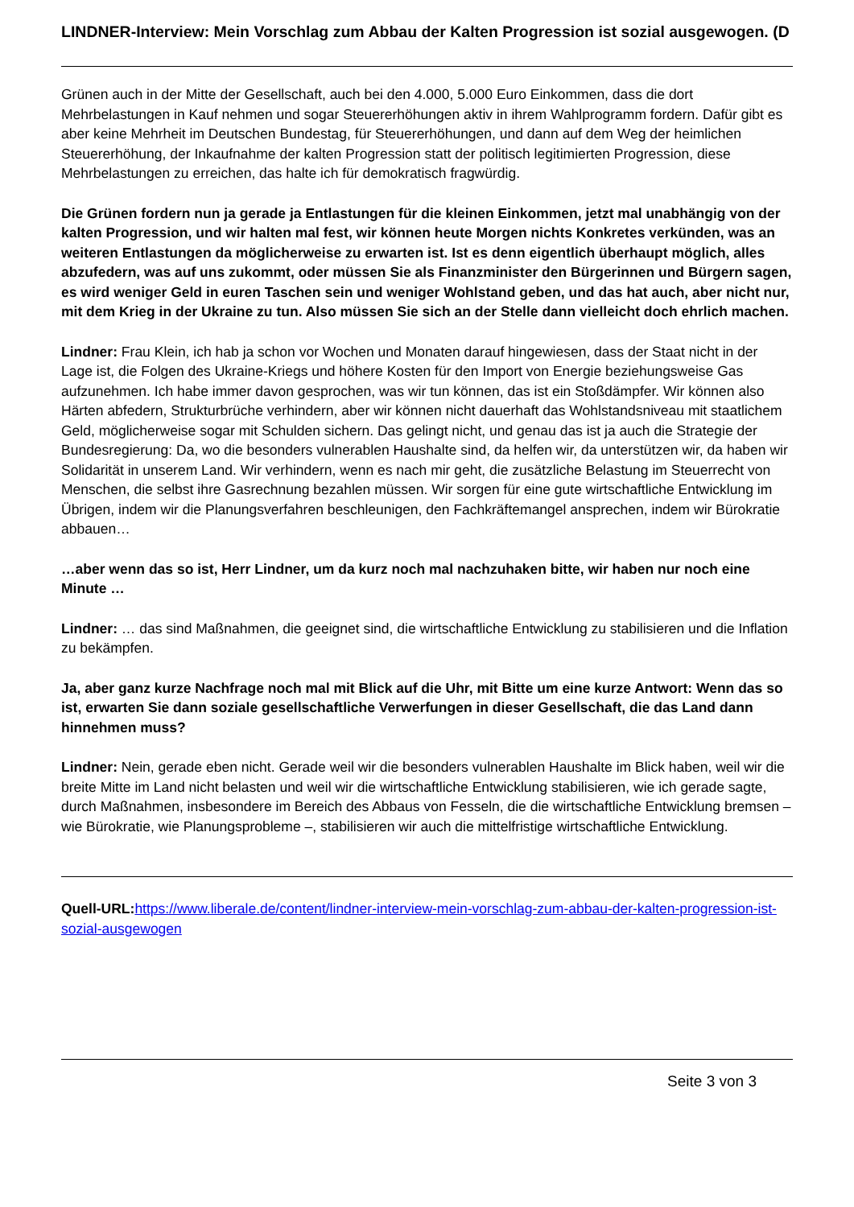LINDNER-Interview: Mein Vorschlag zum Abbau der Kalten Progression ist sozial ausgewogen. (D
Grünen auch in der Mitte der Gesellschaft, auch bei den 4.000, 5.000 Euro Einkommen, dass die dort Mehrbelastungen in Kauf nehmen und sogar Steuererhöhungen aktiv in ihrem Wahlprogramm fordern. Dafür gibt es aber keine Mehrheit im Deutschen Bundestag, für Steuererhöhungen, und dann auf dem Weg der heimlichen Steuererhöhung, der Inkaufnahme der kalten Progression statt der politisch legitimierten Progression, diese Mehrbelastungen zu erreichen, das halte ich für demokratisch fragwürdig.
Die Grünen fordern nun ja gerade ja Entlastungen für die kleinen Einkommen, jetzt mal unabhängig von der kalten Progression, und wir halten mal fest, wir können heute Morgen nichts Konkretes verkünden, was an weiteren Entlastungen da möglicherweise zu erwarten ist. Ist es denn eigentlich überhaupt möglich, alles abzufedern, was auf uns zukommt, oder müssen Sie als Finanzminister den Bürgerinnen und Bürgern sagen, es wird weniger Geld in euren Taschen sein und weniger Wohlstand geben, und das hat auch, aber nicht nur, mit dem Krieg in der Ukraine zu tun. Also müssen Sie sich an der Stelle dann vielleicht doch ehrlich machen.
Lindner: Frau Klein, ich hab ja schon vor Wochen und Monaten darauf hingewiesen, dass der Staat nicht in der Lage ist, die Folgen des Ukraine-Kriegs und höhere Kosten für den Import von Energie beziehungsweise Gas aufzunehmen. Ich habe immer davon gesprochen, was wir tun können, das ist ein Stoßdämpfer. Wir können also Härten abfedern, Strukturbrüche verhindern, aber wir können nicht dauerhaft das Wohlstandsniveau mit staatlichem Geld, möglicherweise sogar mit Schulden sichern. Das gelingt nicht, und genau das ist ja auch die Strategie der Bundesregierung: Da, wo die besonders vulnerablen Haushalte sind, da helfen wir, da unterstützen wir, da haben wir Solidarität in unserem Land. Wir verhindern, wenn es nach mir geht, die zusätzliche Belastung im Steuerrecht von Menschen, die selbst ihre Gasrechnung bezahlen müssen. Wir sorgen für eine gute wirtschaftliche Entwicklung im Übrigen, indem wir die Planungsverfahren beschleunigen, den Fachkräftemangel ansprechen, indem wir Bürokratie abbauen…
…aber wenn das so ist, Herr Lindner, um da kurz noch mal nachzuhaken bitte, wir haben nur noch eine Minute …
Lindner: … das sind Maßnahmen, die geeignet sind, die wirtschaftliche Entwicklung zu stabilisieren und die Inflation zu bekämpfen.
Ja, aber ganz kurze Nachfrage noch mal mit Blick auf die Uhr, mit Bitte um eine kurze Antwort: Wenn das so ist, erwarten Sie dann soziale gesellschaftliche Verwerfungen in dieser Gesellschaft, die das Land dann hinnehmen muss?
Lindner: Nein, gerade eben nicht. Gerade weil wir die besonders vulnerablen Haushalte im Blick haben, weil wir die breite Mitte im Land nicht belasten und weil wir die wirtschaftliche Entwicklung stabilisieren, wie ich gerade sagte, durch Maßnahmen, insbesondere im Bereich des Abbaus von Fesseln, die die wirtschaftliche Entwicklung bremsen – wie Bürokratie, wie Planungsprobleme –, stabilisieren wir auch die mittelfristige wirtschaftliche Entwicklung.
Quell-URL: https://www.liberale.de/content/lindner-interview-mein-vorschlag-zum-abbau-der-kalten-progression-ist-sozial-ausgewogen
Seite 3 von 3